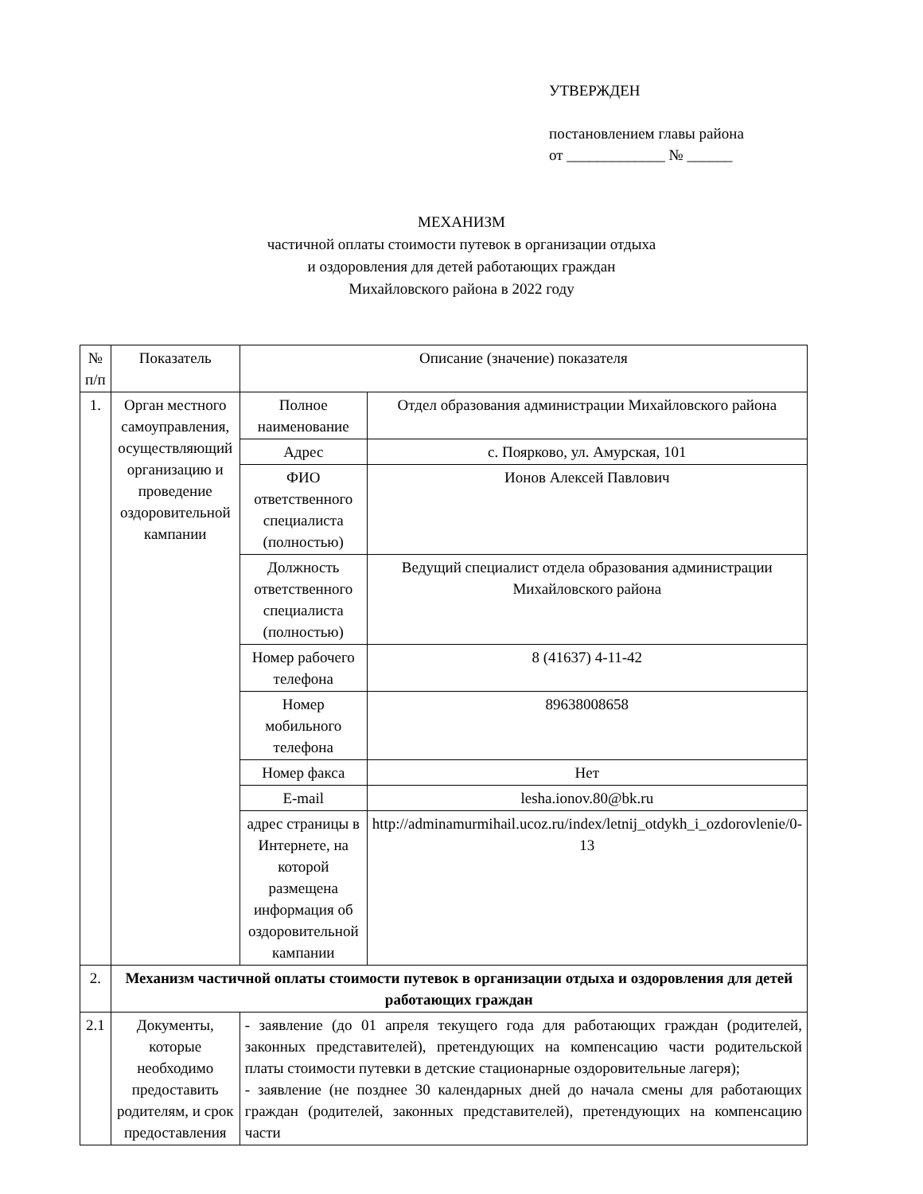УТВЕРЖДЕН
постановлением главы района
от _____________ № ______
МЕХАНИЗМ
частичной оплаты стоимости путевок в организации отдыха
и оздоровления для детей работающих граждан
Михайловского района в 2022 году
| № п/п | Показатель | Описание (значение) показателя | |
| --- | --- | --- | --- |
| 1. | Орган местного самоуправления, осуществляющий организацию и проведение оздоровительной кампании | Полное наименование | Отдел образования администрации Михайловского района |
| | | Адрес | с. Поярково, ул. Амурская, 101 |
| | | ФИО ответственного специалиста (полностью) | Ионов Алексей Павлович |
| | | Должность ответственного специалиста (полностью) | Ведущий специалист отдела образования администрации Михайловского района |
| | | Номер рабочего телефона | 8 (41637) 4-11-42 |
| | | Номер мобильного телефона | 89638008658 |
| | | Номер факса | Нет |
| | | E-mail | lesha.ionov.80@bk.ru |
| | | адрес страницы в Интернете, на которой размещена информация об оздоровительной кампании | http://adminamurmihail.ucoz.ru/index/letnij_otdykh_i_ozdorovlenie/0-13 |
| 2. | Механизм частичной оплаты стоимости путевок в организации отдыха и оздоровления для детей работающих граждан | | |
| 2.1 | Документы, которые необходимо предоставить родителям, и срок предоставления | - заявление (до 01 апреля текущего года для работающих граждан (родителей, законных представителей), претендующих на компенсацию части родительской платы стоимости путевки в детские стационарные оздоровительные лагеря); - заявление (не позднее 30 календарных дней до начала смены для работающих граждан (родителей, законных представителей), претендующих на компенсацию части | |